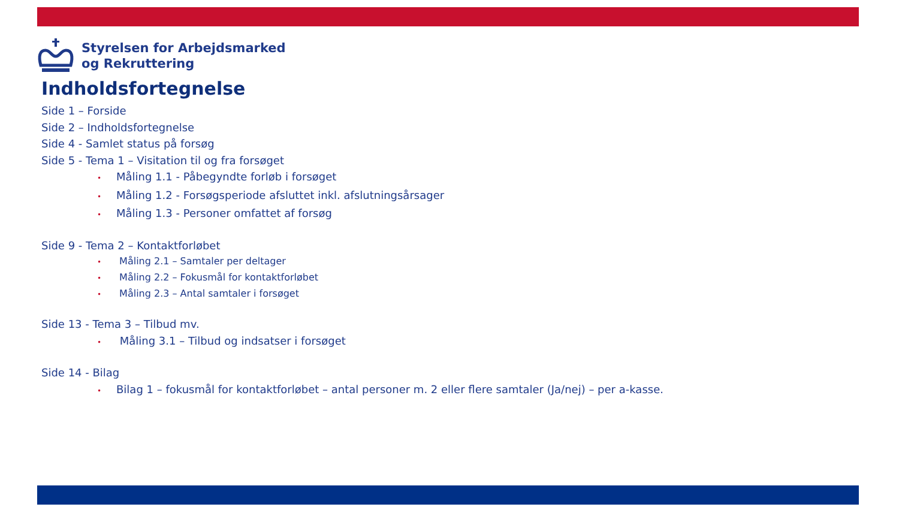Styrelsen for Arbejdsmarked
og Rekruttering
Indholdsfortegnelse
Side 1 – Forside
Side 2 – Indholdsfortegnelse
Side 4 - Samlet status på forsøg
Side 5 - Tema 1 – Visitation til og fra forsøget
• Måling 1.1 - Påbegyndte forløb i forsøget
• Måling 1.2 - Forsøgsperiode afsluttet inkl. afslutningsårsager
• Måling 1.3 - Personer omfattet af forsøg
Side 9 - Tema 2 – Kontaktforløbet
• Måling 2.1 – Samtaler per deltager
• Måling 2.2 – Fokusmål for kontaktforløbet
• Måling 2.3 – Antal samtaler i forsøget
Side 13 - Tema 3 – Tilbud mv.
• Måling 3.1 – Tilbud og indsatser i forsøget
Side 14 - Bilag
• Bilag 1 – fokusmål for kontaktforløbet – antal personer m. 2 eller flere samtaler (Ja/nej) – per a-kasse.